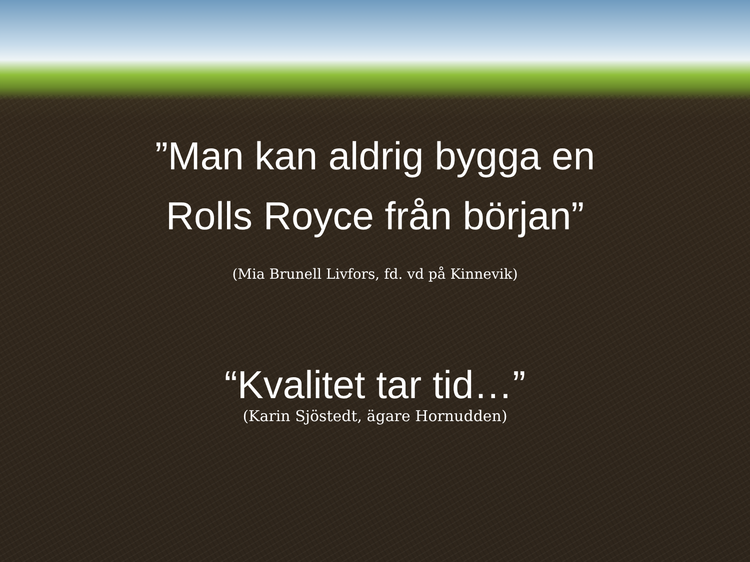”Man kan aldrig bygga en
Rolls Royce från början”
(Mia Brunell Livfors, fd. vd på Kinnevik)
“Kvalitet tar tid…”
(Karin Sjöstedt, ägare Hornudden)